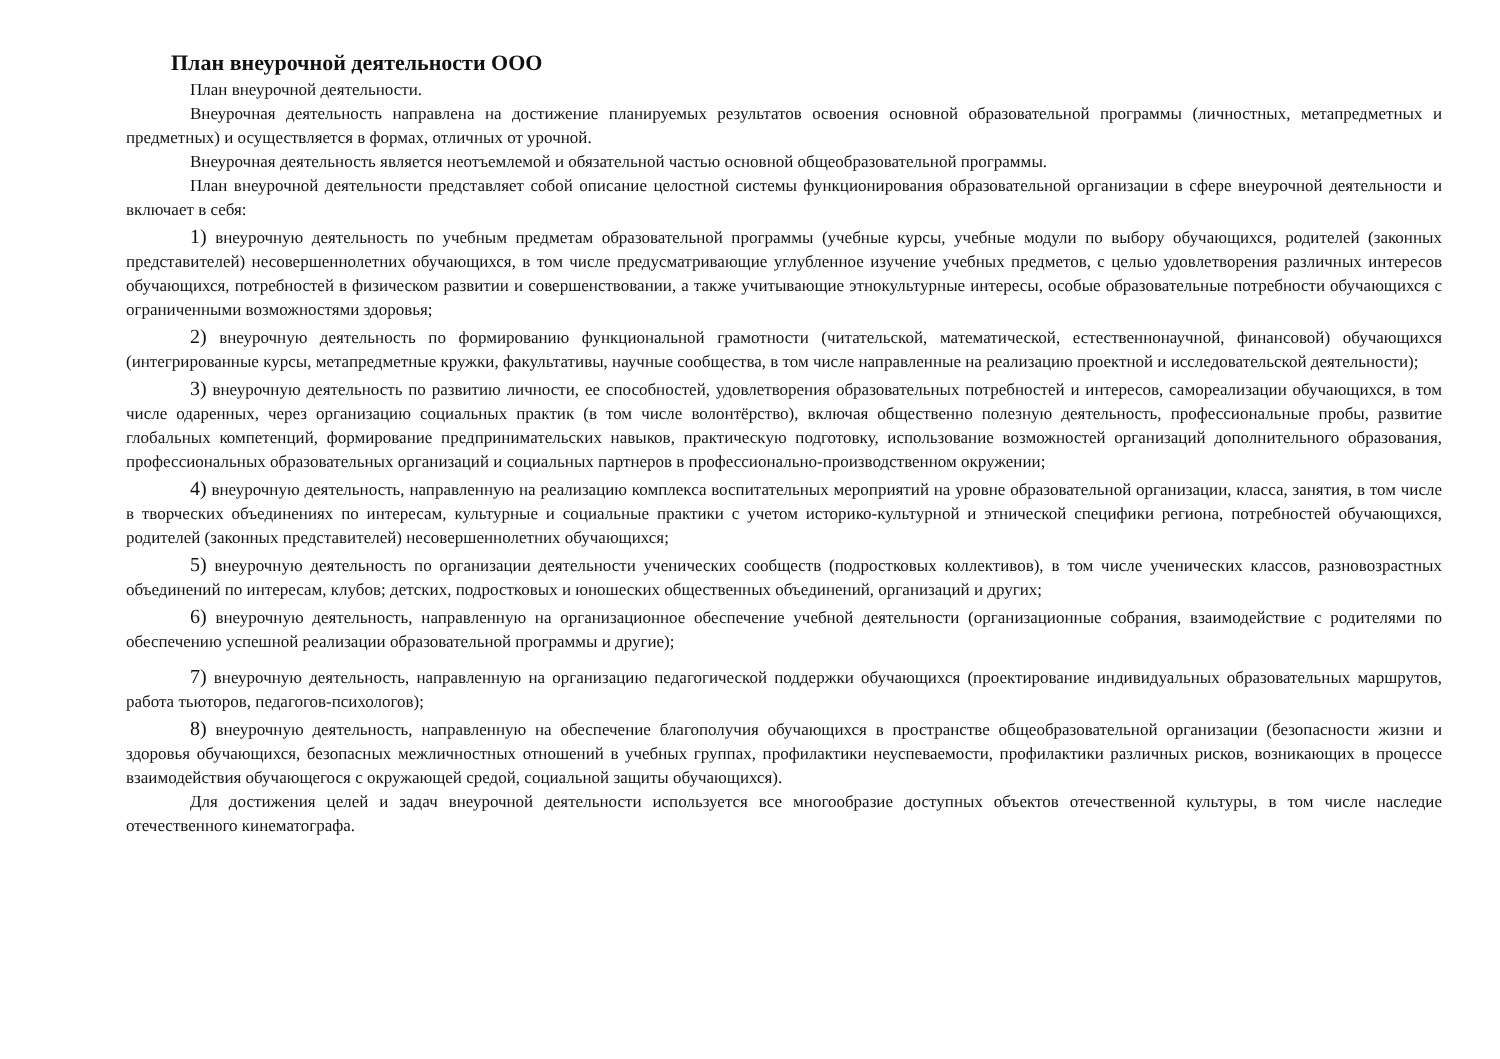План внеурочной деятельности ООО
План внеурочной деятельности.
Внеурочная деятельность направлена на достижение планируемых результатов освоения основной образовательной программы (личностных, метапредметных и предметных) и осуществляется в формах, отличных от урочной.
Внеурочная деятельность является неотъемлемой и обязательной частью основной общеобразовательной программы.
План внеурочной деятельности представляет собой описание целостной системы функционирования образовательной организации в сфере внеурочной деятельности и включает в себя:
1) внеурочную деятельность по учебным предметам образовательной программы (учебные курсы, учебные модули по выбору обучающихся, родителей (законных представителей) несовершеннолетних обучающихся, в том числе предусматривающие углубленное изучение учебных предметов, с целью удовлетворения различных интересов обучающихся, потребностей в физическом развитии и совершенствовании, а также учитывающие этнокультурные интересы, особые образовательные потребности обучающихся с ограниченными возможностями здоровья;
2) внеурочную деятельность по формированию функциональной грамотности (читательской, математической, естественнонаучной, финансовой) обучающихся (интегрированные курсы, метапредметные кружки, факультативы, научные сообщества, в том числе направленные на реализацию проектной и исследовательской деятельности);
3) внеурочную деятельность по развитию личности, ее способностей, удовлетворения образовательных потребностей и интересов, самореализации обучающихся, в том числе одаренных, через организацию социальных практик (в том числе волонтёрство), включая общественно полезную деятельность, профессиональные пробы, развитие глобальных компетенций, формирование предпринимательских навыков, практическую подготовку, использование возможностей организаций дополнительного образования, профессиональных образовательных организаций и социальных партнеров в профессионально-производственном окружении;
4) внеурочную деятельность, направленную на реализацию комплекса воспитательных мероприятий на уровне образовательной организации, класса, занятия, в том числе в творческих объединениях по интересам, культурные и социальные практики с учетом историко-культурной и этнической специфики региона, потребностей обучающихся, родителей (законных представителей) несовершеннолетних обучающихся;
5) внеурочную деятельность по организации деятельности ученических сообществ (подростковых коллективов), в том числе ученических классов, разновозрастных объединений по интересам, клубов; детских, подростковых и юношеских общественных объединений, организаций и других;
6) внеурочную деятельность, направленную на организационное обеспечение учебной деятельности (организационные собрания, взаимодействие с родителями по обеспечению успешной реализации образовательной программы и другие);
7) внеурочную деятельность, направленную на организацию педагогической поддержки обучающихся (проектирование индивидуальных образовательных маршрутов, работа тьюторов, педагогов-психологов);
8) внеурочную деятельность, направленную на обеспечение благополучия обучающихся в пространстве общеобразовательной организации (безопасности жизни и здоровья обучающихся, безопасных межличностных отношений в учебных группах, профилактики неуспеваемости, профилактики различных рисков, возникающих в процессе взаимодействия обучающегося с окружающей средой, социальной защиты обучающихся).
Для достижения целей и задач внеурочной деятельности используется все многообразие доступных объектов отечественной культуры, в том числе наследие отечественного кинематографа.